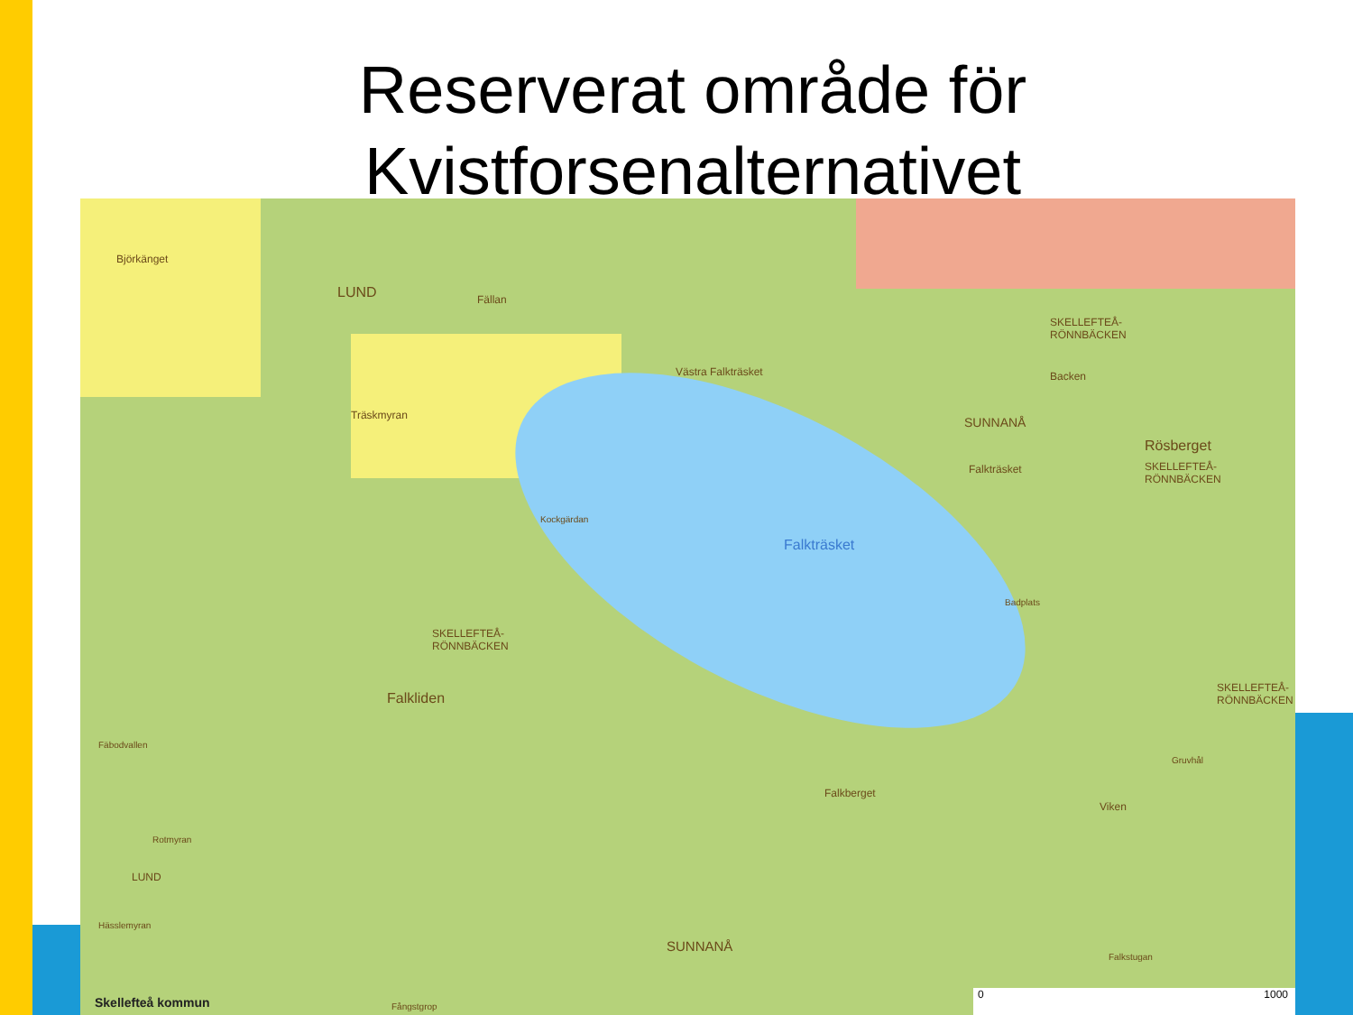Reserverat område för
Kvistforsenalternativet
Björkänget
LUND Fällan
Västra Falkträsket
Träskmyran SUNNANÅ
SKELLEFTEÅ-
RÖNNBÄCKEN
Backen
Rösberget
SKELLEFTEÅ-
RÖNNBÄCKEN
Falkträsket
Kockgärdan
Falkträsket
Badplats
SKELLEFTEÅ-
RÖNNBÄCKEN
Falkliden
SKELLEFTEÅ-
RÖNNBÄCKEN
Fäbodvallen
Gruvhål
Falkberget
Viken
Rotmyran
LUND
Hässlemyran
SUNNANÅ
Falkstugan
Skellefteå kommun Fångstgrop
0 1000